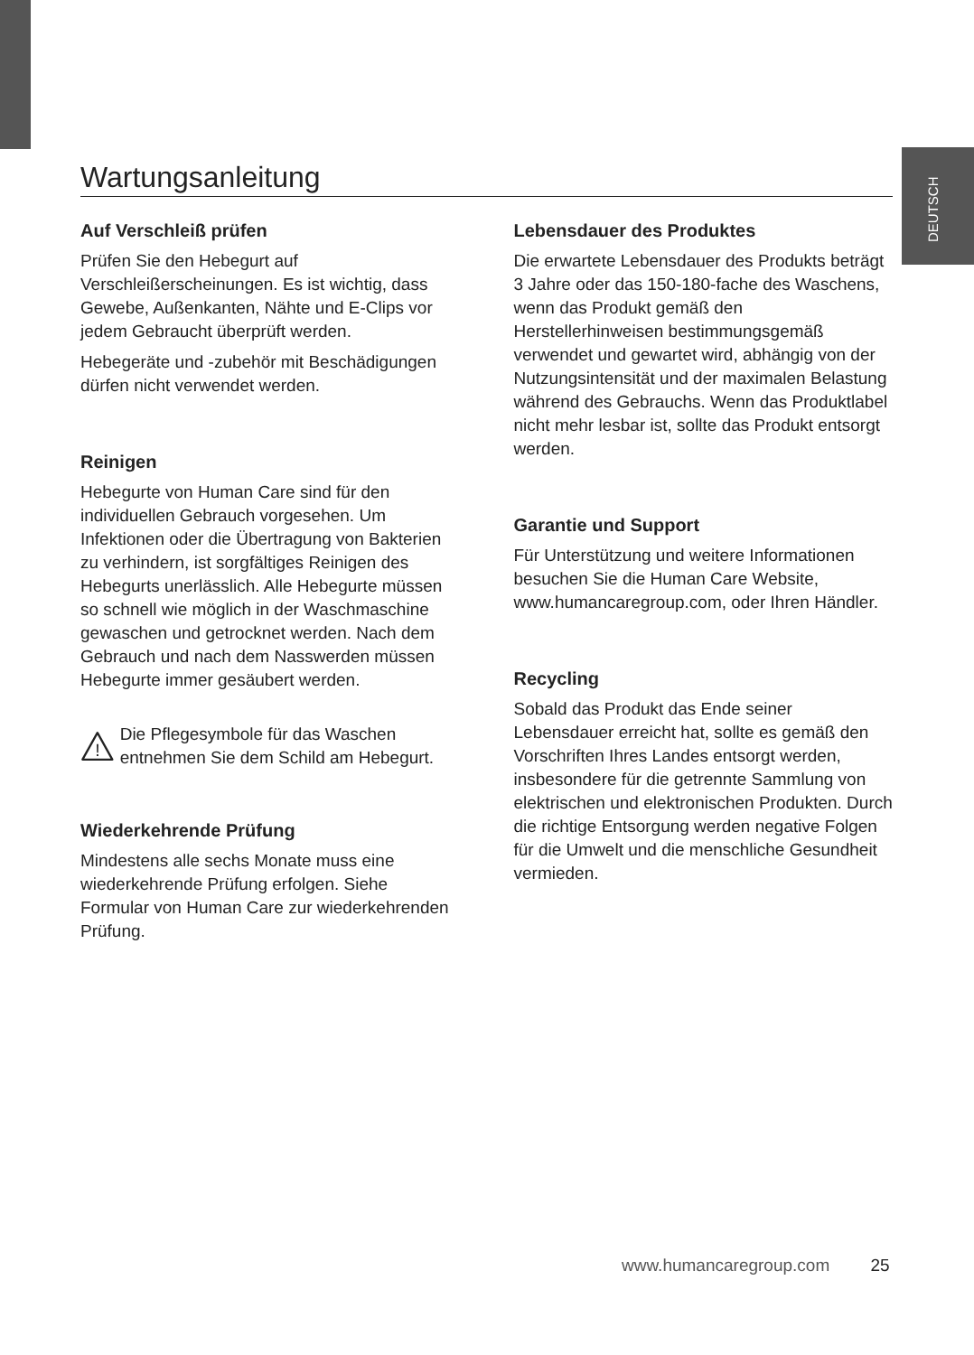DEUTSCH
Wartungsanleitung
Auf Verschleiß prüfen
Prüfen Sie den Hebegurt auf Verschleißerscheinungen. Es ist wichtig, dass Gewebe, Außenkanten, Nähte und E-Clips vor jedem Gebraucht überprüft werden.
Hebegeräte und -zubehör mit Beschädigungen dürfen nicht verwendet werden.
Reinigen
Hebegurte von Human Care sind für den individuellen Gebrauch vorgesehen. Um Infektionen oder die Übertragung von Bakterien zu verhindern, ist sorgfältiges Reinigen des Hebegurts unerlässlich. Alle Hebegurte müssen so schnell wie möglich in der Waschmaschine gewaschen und getrocknet werden. Nach dem Gebrauch und nach dem Nasswerden müssen Hebegurte immer gesäubert werden.
!
Die Pflegesymbole für das Waschen entnehmen Sie dem Schild am Hebegurt.
Wiederkehrende Prüfung
Mindestens alle sechs Monate muss eine wiederkehrende Prüfung erfolgen. Siehe Formular von Human Care zur wiederkehrenden Prüfung.
Lebensdauer des Produktes
Die erwartete Lebensdauer des Produkts beträgt 3 Jahre oder das 150-180-fache des Waschens, wenn das Produkt gemäß den Herstellerhinweisen bestimmungsgemäß verwendet und gewartet wird, abhängig von der Nutzungsintensität und der maximalen Belastung während des Gebrauchs. Wenn das Produktlabel nicht mehr lesbar ist, sollte das Produkt entsorgt werden.
Garantie und Support
Für Unterstützung und weitere Informationen besuchen Sie die Human Care Website, www.humancaregroup.com, oder Ihren Händler.
Recycling
Sobald das Produkt das Ende seiner Lebensdauer erreicht hat, sollte es gemäß den Vorschriften Ihres Landes entsorgt werden, insbesondere für die getrennte Sammlung von elektrischen und elektronischen Produkten. Durch die richtige Entsorgung werden negative Folgen für die Umwelt und die menschliche Gesundheit vermieden.
www.humancaregroup.com 25